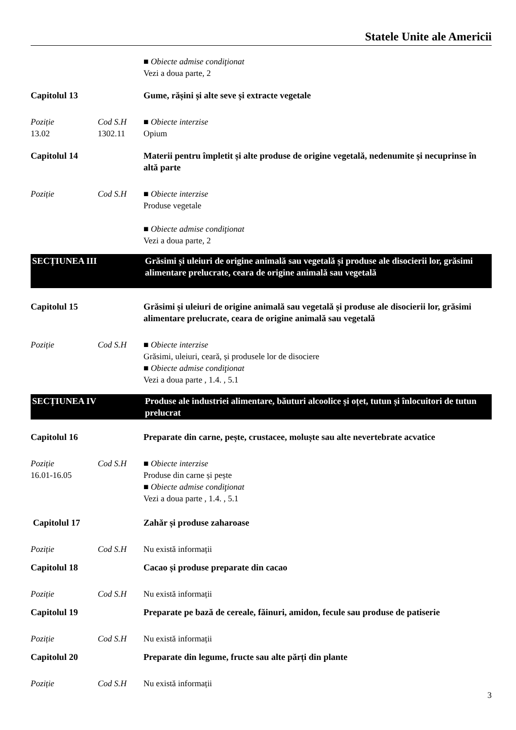Statele Unite ale Americii
■ Obiecte admise condiţionat
Vezi a doua parte, 2
Capitolul 13 Gume, rășini și alte seve și extracte vegetale
Poziție
13.02
Cod S.H
1302.11
■ Obiecte interzise
Opium
Capitolul 14 Materii pentru împletit și alte produse de origine vegetală, nedenumite și necuprinse în altă parte
Poziție Cod S.H ■ Obiecte interzise
Produse vegetale
■ Obiecte admise condiţionat
Vezi a doua parte, 2
SECȚIUNEA III
Grăsimi și uleiuri de origine animală sau vegetală și produse ale disocierii lor, grăsimi alimentare prelucrate, ceara de origine animală sau vegetală
Capitolul 15 Grăsimi și uleiuri de origine animală sau vegetală și produse ale disocierii lor, grăsimi alimentare prelucrate, ceara de origine animală sau vegetală
Poziție Cod S.H ■ Obiecte interzise
Grăsimi, uleiuri, ceară, și produsele lor de disociere
■ Obiecte admise condiţionat
Vezi a doua parte , 1.4. , 5.1
SECȚIUNEA IV Produse ale industriei alimentare, băuturi alcoolice și oțet, tutun și înlocuitori de tutun prelucrat
Capitolul 16 Preparate din carne, pește, crustacee, moluște sau alte nevertebrate acvatice
Poziție
16.01-16.05
Cod S.H ■ Obiecte interzise
Produse din carne și pește
■ Obiecte admise condiţionat
Vezi a doua parte , 1.4. , 5.1
Capitolul 17 Zahăr și produse zaharoase
Poziție Cod S.H Nu există informații
Capitolul 18 Cacao și produse preparate din cacao
Poziție Cod S.H Nu există informații
Capitolul 19 Preparate pe bază de cereale, făinuri, amidon, fecule sau produse de patiserie
Poziție Cod S.H Nu există informații
Capitolul 20 Preparate din legume, fructe sau alte părți din plante
Poziție Cod S.H Nu există informații
3